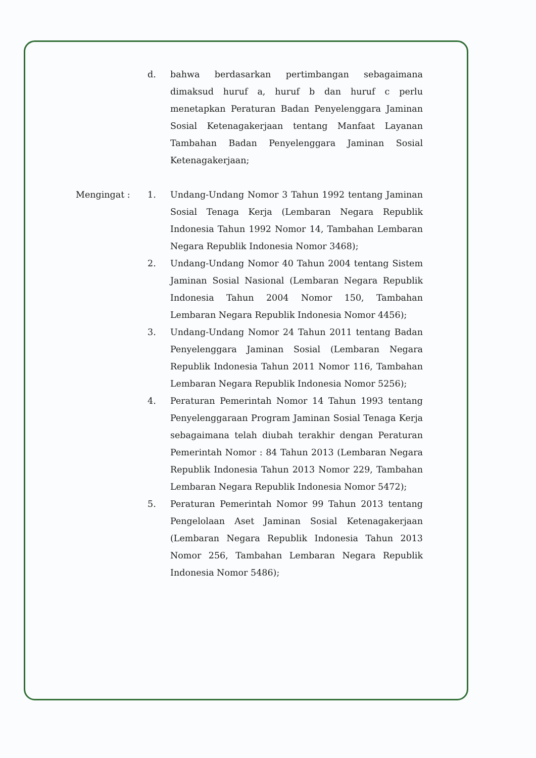d. bahwa berdasarkan pertimbangan sebagaimana dimaksud huruf a, huruf b dan huruf c perlu menetapkan Peraturan Badan Penyelenggara Jaminan Sosial Ketenagakerjaan tentang Manfaat Layanan Tambahan Badan Penyelenggara Jaminan Sosial Ketenagakerjaan;
Mengingat : 1. Undang-Undang Nomor 3 Tahun 1992 tentang Jaminan Sosial Tenaga Kerja (Lembaran Negara Republik Indonesia Tahun 1992 Nomor 14, Tambahan Lembaran Negara Republik Indonesia Nomor 3468);
2. Undang-Undang Nomor 40 Tahun 2004 tentang Sistem Jaminan Sosial Nasional (Lembaran Negara Republik Indonesia Tahun 2004 Nomor 150, Tambahan Lembaran Negara Republik Indonesia Nomor 4456);
3. Undang-Undang Nomor 24 Tahun 2011 tentang Badan Penyelenggara Jaminan Sosial (Lembaran Negara Republik Indonesia Tahun 2011 Nomor 116, Tambahan Lembaran Negara Republik Indonesia Nomor 5256);
4. Peraturan Pemerintah Nomor 14 Tahun 1993 tentang Penyelenggaraan Program Jaminan Sosial Tenaga Kerja sebagaimana telah diubah terakhir dengan Peraturan Pemerintah Nomor : 84 Tahun 2013 (Lembaran Negara Republik Indonesia Tahun 2013 Nomor 229, Tambahan Lembaran Negara Republik Indonesia Nomor 5472);
5. Peraturan Pemerintah Nomor 99 Tahun 2013 tentang Pengelolaan Aset Jaminan Sosial Ketenagakerjaan (Lembaran Negara Republik Indonesia Tahun 2013 Nomor 256, Tambahan Lembaran Negara Republik Indonesia Nomor 5486);